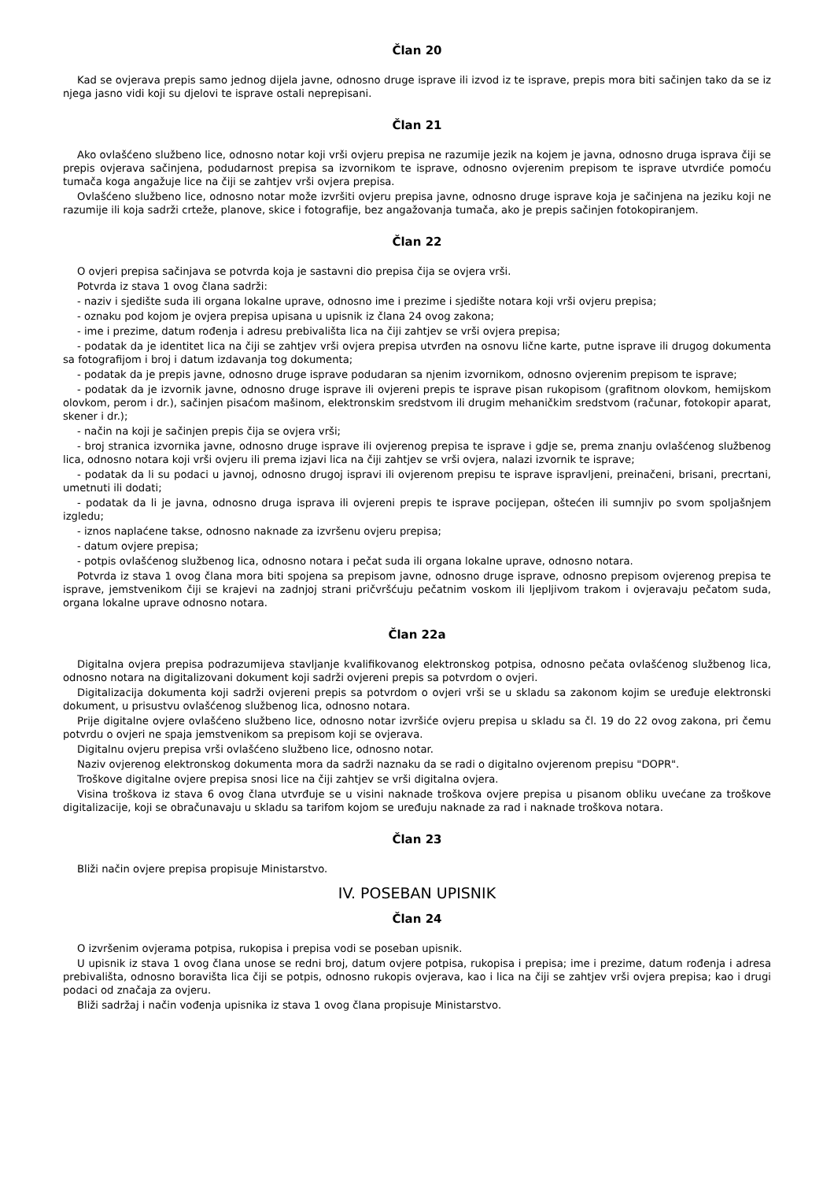Član 20
Kad se ovjerava prepis samo jednog dijela javne, odnosno druge isprave ili izvod iz te isprave, prepis mora biti sačinjen tako da se iz njega jasno vidi koji su djelovi te isprave ostali neprepisani.
Član 21
Ako ovlašćeno službeno lice, odnosno notar koji vrši ovjeru prepisa ne razumije jezik na kojem je javna, odnosno druga isprava čiji se prepis ovjerava sačinjena, podudarnost prepisa sa izvornikom te isprave, odnosno ovjerenim prepisom te isprave utvrdiće pomoću tumača koga angažuje lice na čiji se zahtjev vrši ovjera prepisa.
Ovlašćeno službeno lice, odnosno notar može izvršiti ovjeru prepisa javne, odnosno druge isprave koja je sačinjena na jeziku koji ne razumije ili koja sadrži crteže, planove, skice i fotografije, bez angažovanja tumača, ako je prepis sačinjen fotokopiranjem.
Član 22
O ovjeri prepisa sačinjava se potvrda koja je sastavni dio prepisa čija se ovjera vrši.
Potvrda iz stava 1 ovog člana sadrži:
- naziv i sjedište suda ili organa lokalne uprave, odnosno ime i prezime i sjedište notara koji vrši ovjeru prepisa;
- oznaku pod kojom je ovjera prepisa upisana u upisnik iz člana 24 ovog zakona;
- ime i prezime, datum rođenja i adresu prebivališta lica na čiji zahtjev se vrši ovjera prepisa;
- podatak da je identitet lica na čiji se zahtjev vrši ovjera prepisa utvrđen na osnovu lične karte, putne isprave ili drugog dokumenta sa fotografijom i broj i datum izdavanja tog dokumenta;
- podatak da je prepis javne, odnosno druge isprave podudaran sa njenim izvornikom, odnosno ovjerenim prepisom te isprave;
- podatak da je izvornik javne, odnosno druge isprave ili ovjereni prepis te isprave pisan rukopisom (grafitnom olovkom, hemijskom olovkom, perom i dr.), sačinjen pisaćom mašinom, elektronskim sredstvom ili drugim mehaničkim sredstvom (računar, fotokopir aparat, skener i dr.);
- način na koji je sačinjen prepis čija se ovjera vrši;
- broj stranica izvornika javne, odnosno druge isprave ili ovjerenog prepisa te isprave i gdje se, prema znanju ovlašćenog službenog lica, odnosno notara koji vrši ovjeru ili prema izjavi lica na čiji zahtjev se vrši ovjera, nalazi izvornik te isprave;
- podatak da li su podaci u javnoj, odnosno drugoj ispravi ili ovjerenom prepisu te isprave ispravljeni, preinačeni, brisani, precrtani, umetnuti ili dodati;
- podatak da li je javna, odnosno druga isprava ili ovjereni prepis te isprave pocijepan, oštećen ili sumnjiv po svom spoljašnjem izgledu;
- iznos naplaćene takse, odnosno naknade za izvršenu ovjeru prepisa;
- datum ovjere prepisa;
- potpis ovlašćenog službenog lica, odnosno notara i pečat suda ili organa lokalne uprave, odnosno notara.
Potvrda iz stava 1 ovog člana mora biti spojena sa prepisom javne, odnosno druge isprave, odnosno prepisom ovjerenog prepisa te isprave, jemstvenikom čiji se krajevi na zadnjoj strani pričvršćuju pečatnim voskom ili ljepljivom trakom i ovjeravaju pečatom suda, organa lokalne uprave odnosno notara.
Član 22a
Digitalna ovjera prepisa podrazumijeva stavljanje kvalifikovanog elektronskog potpisa, odnosno pečata ovlašćenog službenog lica, odnosno notara na digitalizovani dokument koji sadrži ovjereni prepis sa potvrdom o ovjeri.
Digitalizacija dokumenta koji sadrži ovjereni prepis sa potvrdom o ovjeri vrši se u skladu sa zakonom kojim se uređuje elektronski dokument, u prisustvu ovlašćenog službenog lica, odnosno notara.
Prije digitalne ovjere ovlašćeno službeno lice, odnosno notar izvršiće ovjeru prepisa u skladu sa čl. 19 do 22 ovog zakona, pri čemu potvrdu o ovjeri ne spaja jemstvenikom sa prepisom koji se ovjerava.
Digitalnu ovjeru prepisa vrši ovlašćeno službeno lice, odnosno notar.
Naziv ovjerenog elektronskog dokumenta mora da sadrži naznaku da se radi o digitalno ovjerenom prepisu "DOPR".
Troškove digitalne ovjere prepisa snosi lice na čiji zahtjev se vrši digitalna ovjera.
Visina troškova iz stava 6 ovog člana utvrđuje se u visini naknade troškova ovjere prepisa u pisanom obliku uvećane za troškove digitalizacije, koji se obračunavaju u skladu sa tarifom kojom se uređuju naknade za rad i naknade troškova notara.
Član 23
Bliži način ovjere prepisa propisuje Ministarstvo.
IV. POSEBAN UPISNIK
Član 24
O izvršenim ovjerama potpisa, rukopisa i prepisa vodi se poseban upisnik.
U upisnik iz stava 1 ovog člana unose se redni broj, datum ovjere potpisa, rukopisa i prepisa; ime i prezime, datum rođenja i adresa prebivališta, odnosno boravišta lica čiji se potpis, odnosno rukopis ovjerava, kao i lica na čiji se zahtjev vrši ovjera prepisa; kao i drugi podaci od značaja za ovjeru.
Bliži sadržaj i način vođenja upisnika iz stava 1 ovog člana propisuje Ministarstvo.